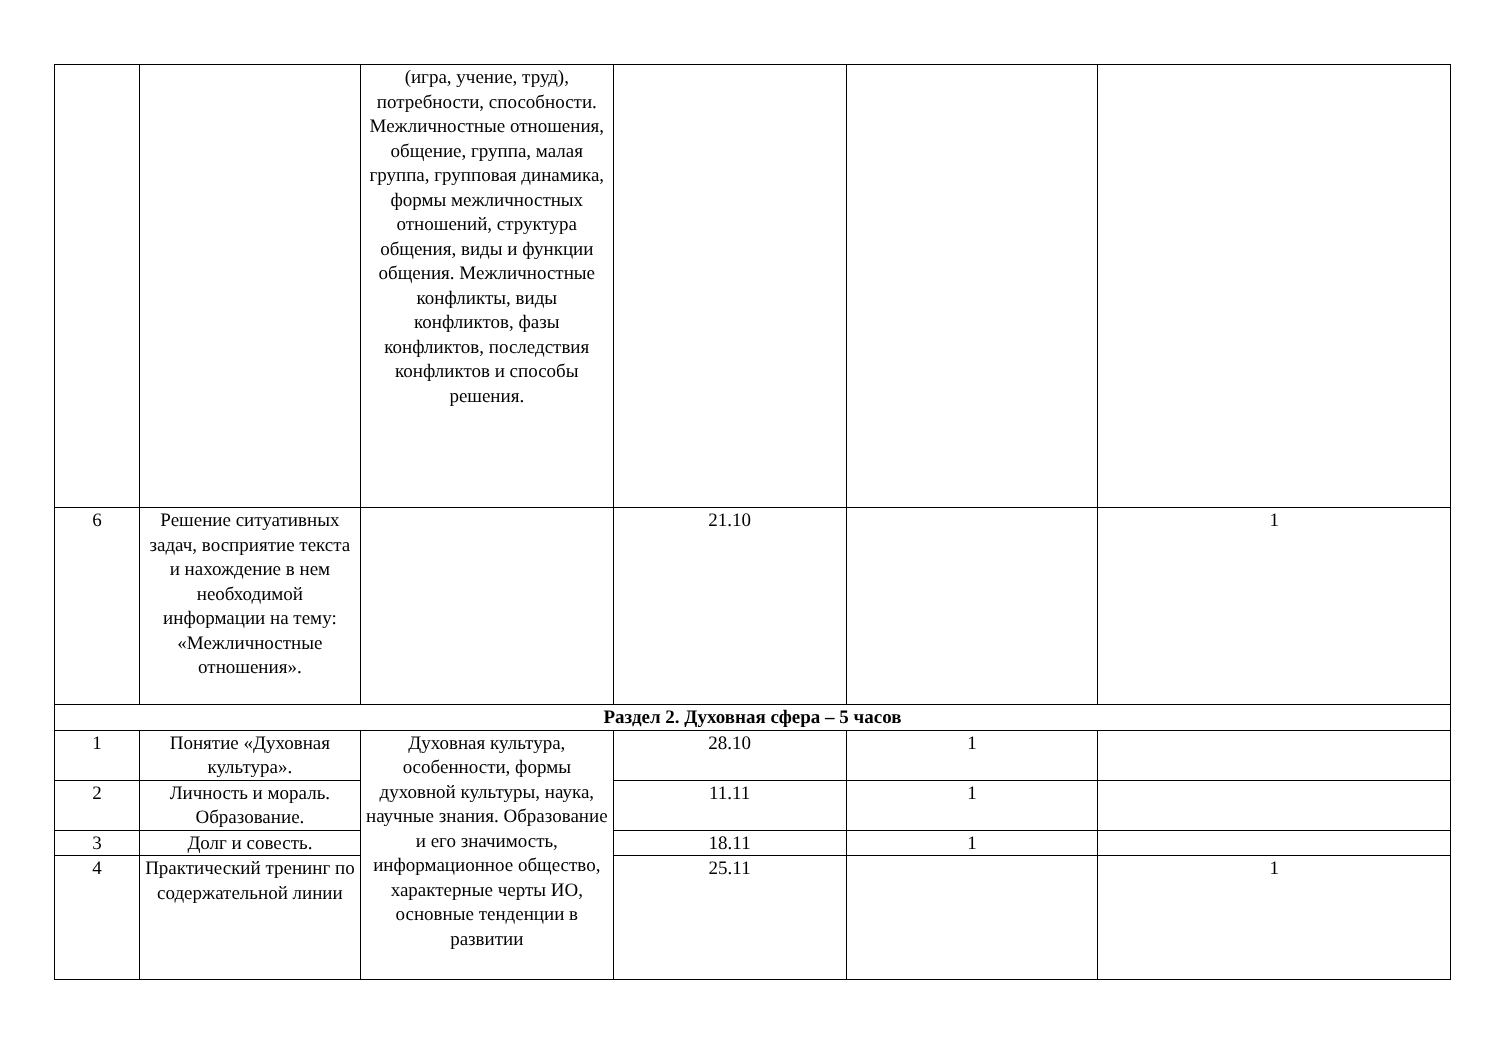| | | (игра, учение, труд), потребности, способности. Межличностные отношения, общение, группа, малая группа, групповая динамика, формы межличностных отношений, структура общения, виды и функции общения. Межличностные конфликты, виды конфликтов, фазы конфликтов, последствия конфликтов и способы решения. | | | |
| 6 | Решение ситуативных задач, восприятие текста и нахождение в нем необходимой информации на тему: «Межличностные отношения». | | 21.10 | | 1 |
| Раздел 2. Духовная сфера – 5 часов | | | | | |
| 1 | Понятие «Духовная культура». | Духовная культура, особенности, формы духовной культуры, наука, научные знания. Образование и его значимость, информационное общество, характерные черты ИО, основные тенденции в развитии | 28.10 | 1 | |
| 2 | Личность и мораль. Образование. | | 11.11 | 1 | |
| 3 | Долг и совесть. | | 18.11 | 1 | |
| 4 | Практический тренинг по содержательной линии | | 25.11 | | 1 |